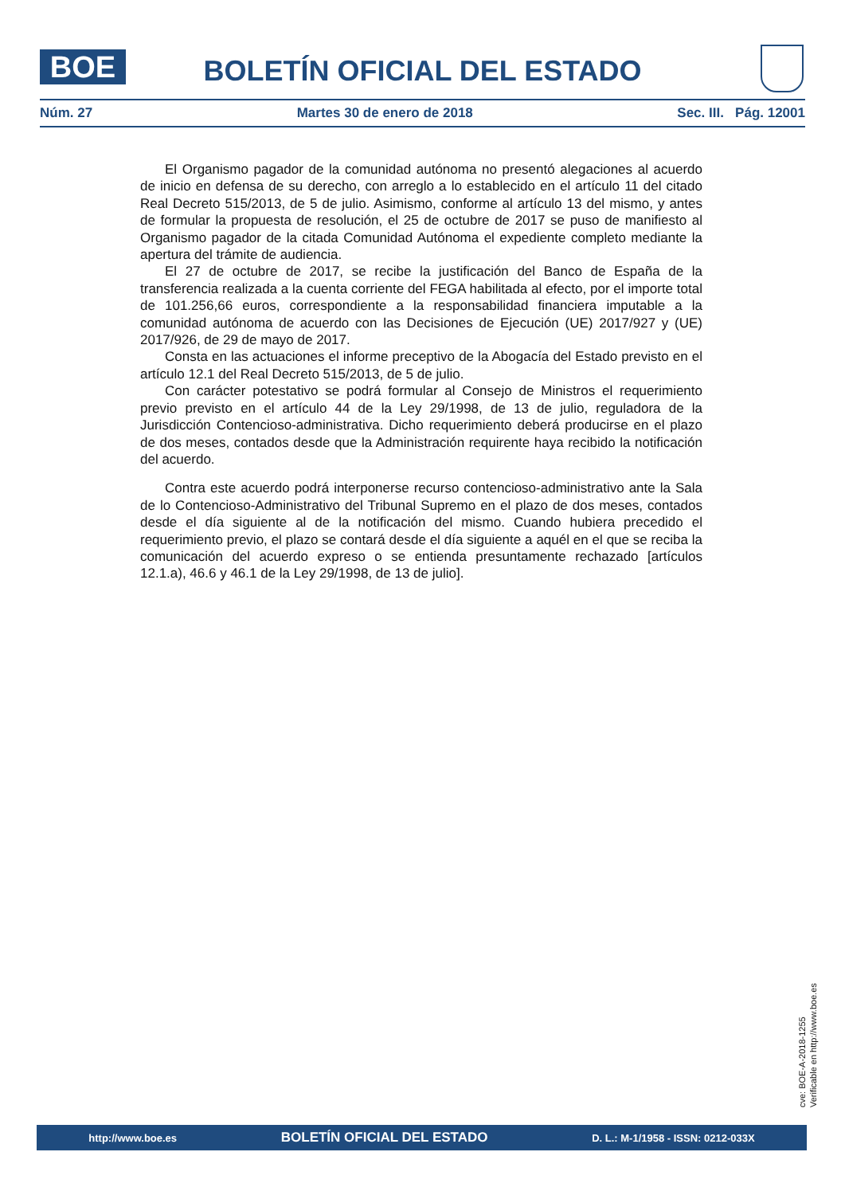BOE
BOLETÍN OFICIAL DEL ESTADO
Núm. 27 Martes 30 de enero de 2018 Sec. III. Pág. 12001
El Organismo pagador de la comunidad autónoma no presentó alegaciones al acuerdo de inicio en defensa de su derecho, con arreglo a lo establecido en el artículo 11 del citado Real Decreto 515/2013, de 5 de julio. Asimismo, conforme al artículo 13 del mismo, y antes de formular la propuesta de resolución, el 25 de octubre de 2017 se puso de manifiesto al Organismo pagador de la citada Comunidad Autónoma el expediente completo mediante la apertura del trámite de audiencia.
El 27 de octubre de 2017, se recibe la justificación del Banco de España de la transferencia realizada a la cuenta corriente del FEGA habilitada al efecto, por el importe total de 101.256,66 euros, correspondiente a la responsabilidad financiera imputable a la comunidad autónoma de acuerdo con las Decisiones de Ejecución (UE) 2017/927 y (UE) 2017/926, de 29 de mayo de 2017.
Consta en las actuaciones el informe preceptivo de la Abogacía del Estado previsto en el artículo 12.1 del Real Decreto 515/2013, de 5 de julio.
Con carácter potestativo se podrá formular al Consejo de Ministros el requerimiento previo previsto en el artículo 44 de la Ley 29/1998, de 13 de julio, reguladora de la Jurisdicción Contencioso-administrativa. Dicho requerimiento deberá producirse en el plazo de dos meses, contados desde que la Administración requirente haya recibido la notificación del acuerdo.
Contra este acuerdo podrá interponerse recurso contencioso-administrativo ante la Sala de lo Contencioso-Administrativo del Tribunal Supremo en el plazo de dos meses, contados desde el día siguiente al de la notificación del mismo. Cuando hubiera precedido el requerimiento previo, el plazo se contará desde el día siguiente a aquél en el que se reciba la comunicación del acuerdo expreso o se entienda presuntamente rechazado [artículos 12.1.a), 46.6 y 46.1 de la Ley 29/1998, de 13 de julio].
cve: BOE-A-2018-1255
Verificable en http://www.boe.es
http://www.boe.es BOLETÍN OFICIAL DEL ESTADO D. L.: M-1/1958 - ISSN: 0212-033X